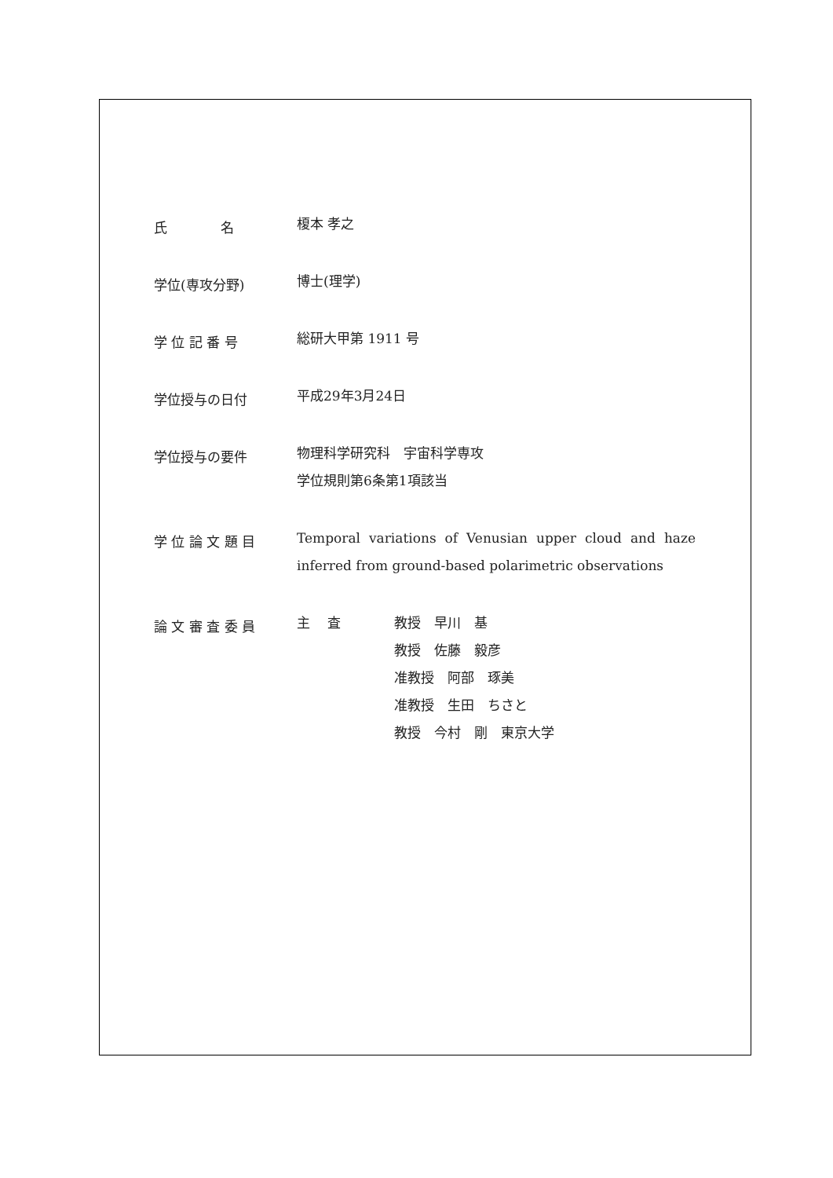氏　　　　名
榎本 孝之
学位(専攻分野)
博士(理学)
学 位 記 番 号
総研大甲第 1911 号
学位授与の日付
平成29年3月24日
学位授与の要件
物理科学研究科　宇宙科学専攻
学位規則第6条第1項該当
学 位 論 文 題 目
Temporal variations of Venusian upper cloud and haze inferred from ground-based polarimetric observations
論 文 審 査 委 員
主　 査 教授　早川　基
教授　佐藤　毅彦
准教授　阿部　琢美
准教授　生田　ちさと
教授　今村　剛　東京大学